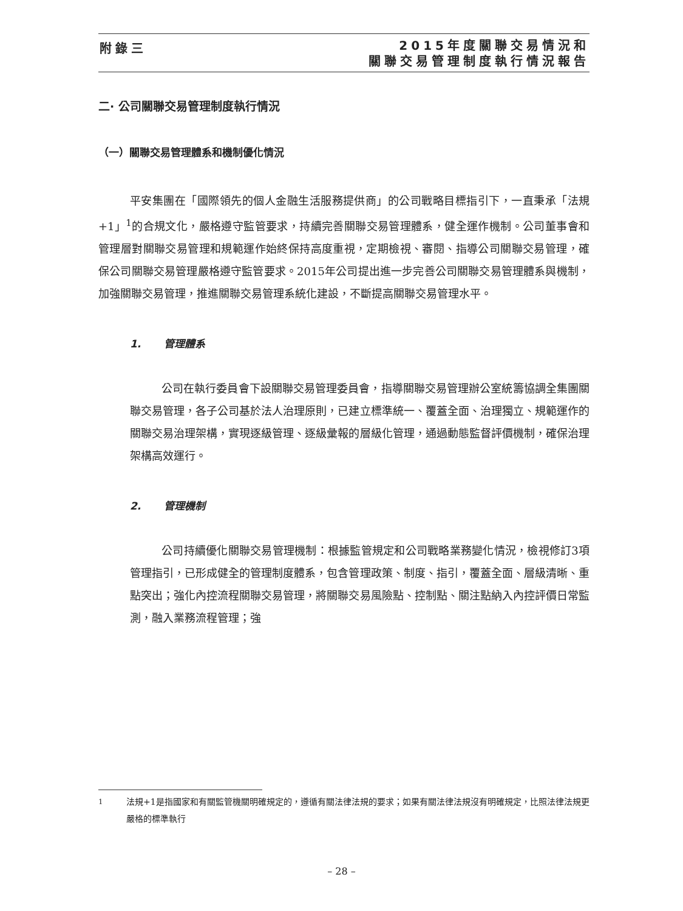附錄三
2015年度關聯交易情況和
關聯交易管理制度執行情況報告
二· 公司關聯交易管理制度執行情況
（一）關聯交易管理體系和機制優化情況
平安集團在「國際領先的個人金融生活服務提供商」的公司戰略目標指引下，一直秉承「法規+1」<sup>1</sup>的合規文化，嚴格遵守監管要求，持續完善關聯交易管理體系，健全運作機制。公司董事會和管理層對關聯交易管理和規範運作始終保持高度重視，定期檢視、審閱、指導公司關聯交易管理，確保公司關聯交易管理嚴格遵守監管要求。2015年公司提出進一步完善公司關聯交易管理體系與機制，加強關聯交易管理，推進關聯交易管理系統化建設，不斷提高關聯交易管理水平。
1. 管理體系
公司在執行委員會下設關聯交易管理委員會，指導關聯交易管理辦公室統籌協調全集團關聯交易管理，各子公司基於法人治理原則，已建立標準統一、覆蓋全面、治理獨立、規範運作的關聯交易治理架構，實現逐級管理、逐級彙報的層級化管理，通過動態監督評價機制，確保治理架構高效運行。
2. 管理機制
公司持續優化關聯交易管理機制：根據監管規定和公司戰略業務變化情況，檢視修訂3項管理指引，已形成健全的管理制度體系，包含管理政策、制度、指引，覆蓋全面、層級清晰、重點突出；強化內控流程關聯交易管理，將關聯交易風險點、控制點、關注點納入內控評價日常監測，融入業務流程管理；強
<sup>1</sup> 法規+1是指國家和有關監管機關明確規定的，遵循有關法律法規的要求；如果有關法律法規沒有明確規定，比照法律法規更嚴格的標準執行
– 28 –